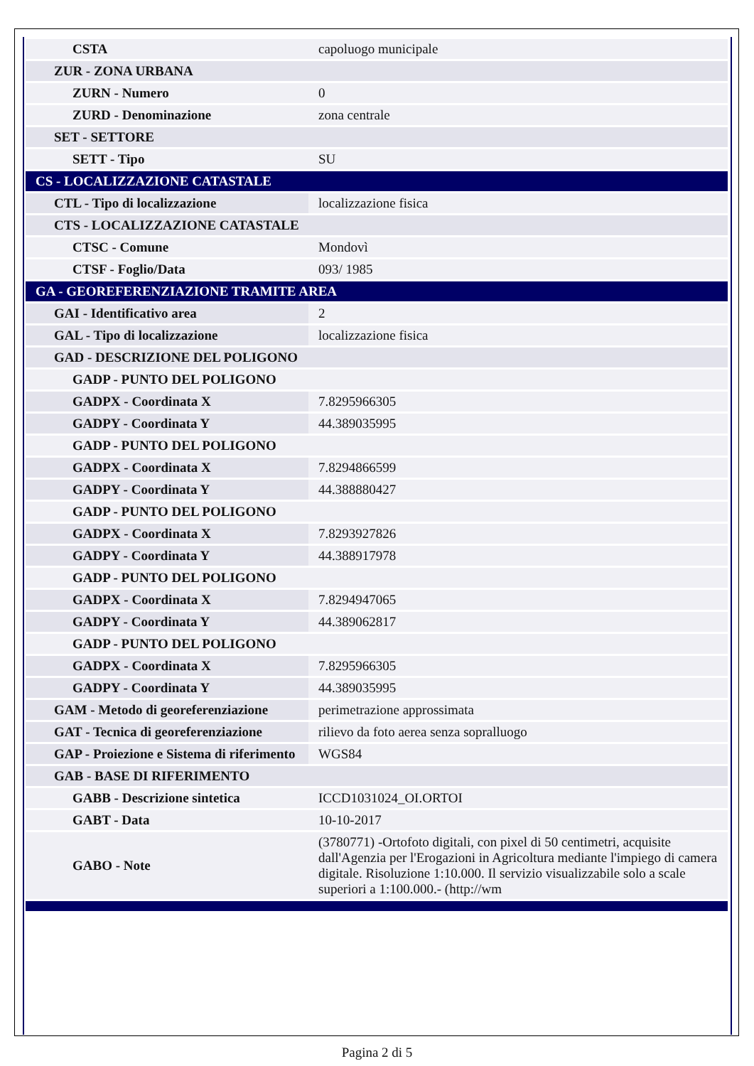| CSTA | capoluogo municipale |
| ZUR - ZONA URBANA | |
| ZURN - Numero | 0 |
| ZURD - Denominazione | zona centrale |
| SET - SETTORE | |
| SETT - Tipo | SU |
| CS - LOCALIZZAZIONE CATASTALE | |
| CTL - Tipo di localizzazione | localizzazione fisica |
| CTS - LOCALIZZAZIONE CATASTALE | |
| CTSC - Comune | Mondovì |
| CTSF - Foglio/Data | 093/ 1985 |
| GA - GEOREFERENZIAZIONE TRAMITE AREA | |
| GAI - Identificativo area | 2 |
| GAL - Tipo di localizzazione | localizzazione fisica |
| GAD - DESCRIZIONE DEL POLIGONO | |
| GADP - PUNTO DEL POLIGONO | |
| GADPX - Coordinata X | 7.8295966305 |
| GADPY - Coordinata Y | 44.389035995 |
| GADP - PUNTO DEL POLIGONO | |
| GADPX - Coordinata X | 7.8294866599 |
| GADPY - Coordinata Y | 44.388880427 |
| GADP - PUNTO DEL POLIGONO | |
| GADPX - Coordinata X | 7.8293927826 |
| GADPY - Coordinata Y | 44.388917978 |
| GADP - PUNTO DEL POLIGONO | |
| GADPX - Coordinata X | 7.8294947065 |
| GADPY - Coordinata Y | 44.389062817 |
| GADP - PUNTO DEL POLIGONO | |
| GADPX - Coordinata X | 7.8295966305 |
| GADPY - Coordinata Y | 44.389035995 |
| GAM - Metodo di georeferenziazione | perimetrazione approssimata |
| GAT - Tecnica di georeferenziazione | rilievo da foto aerea senza sopralluogo |
| GAP - Proiezione e Sistema di riferimento | WGS84 |
| GAB - BASE DI RIFERIMENTO | |
| GABB - Descrizione sintetica | ICCD1031024_OI.ORTOI |
| GABT - Data | 10-10-2017 |
| GABO - Note | (3780771) -Ortofoto digitali, con pixel di 50 centimetri, acquisite dall'Agenzia per l'Erogazioni in Agricoltura mediante l'impiego di camera digitale. Risoluzione 1:10.000. Il servizio visualizzabile solo a scale superiori a 1:100.000.- (http://wm |
Pagina 2 di 5